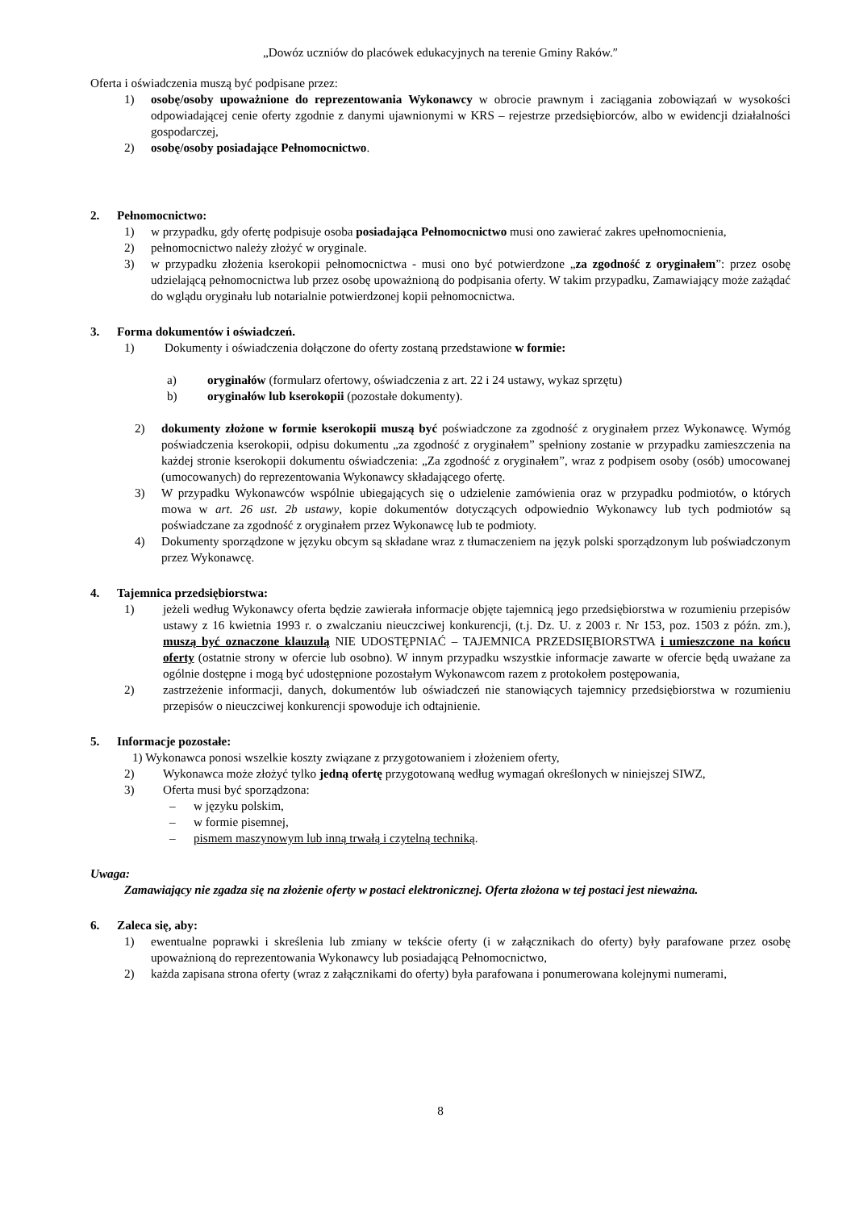„Dowóz uczniów do placówek edukacyjnych na terenie Gminy Raków.″
Oferta i oświadczenia muszą być podpisane przez:
1) osobę/osoby upoważnione do reprezentowania Wykonawcy w obrocie prawnym i zaciągania zobowiązań w wysokości odpowiadającej cenie oferty zgodnie z danymi ujawnionymi w KRS – rejestrze przedsiębiorców, albo w ewidencji działalności gospodarczej,
2) osobę/osoby posiadające Pełnomocnictwo.
2. Pełnomocnictwo:
1) w przypadku, gdy ofertę podpisuje osoba posiadająca Pełnomocnictwo musi ono zawierać zakres upełnomocnienia,
2) pełnomocnictwo należy złożyć w oryginale.
3) w przypadku złożenia kserokopii pełnomocnictwa - musi ono być potwierdzone „za zgodność z oryginałem”: przez osobę udzielającą pełnomocnictwa lub przez osobę upoważnioną do podpisania oferty. W takim przypadku, Zamawiający może zażądać do wglądu oryginału lub notarialnie potwierdzonej kopii pełnomocnictwa.
3. Forma dokumentów i oświadczeń.
1) Dokumenty i oświadczenia dołączone do oferty zostaną przedstawione w formie:
a) oryginałów (formularz ofertowy, oświadczenia z art. 22 i 24 ustawy, wykaz sprzętu)
b) oryginałów lub kserokopii (pozostałe dokumenty).
2) dokumenty złożone w formie kserokopii muszą być poświadczone za zgodność z oryginałem przez Wykonawcę. Wymóg poświadczenia kserokopii, odpisu dokumentu „za zgodność z oryginałem” spełniony zostanie w przypadku zamieszczenia na każdej stronie kserokopii dokumentu oświadczenia: „Za zgodność z oryginałem”, wraz z podpisem osoby (osób) umocowanej (umocowanych) do reprezentowania Wykonawcy składającego ofertę.
3) W przypadku Wykonawców wspólnie ubiegających się o udzielenie zamówienia oraz w przypadku podmiotów, o których mowa w art. 26 ust. 2b ustawy, kopie dokumentów dotyczących odpowiednio Wykonawcy lub tych podmiotów są poświadczane za zgodność z oryginałem przez Wykonawcę lub te podmioty.
4) Dokumenty sporządzone w języku obcym są składane wraz z tłumaczeniem na język polski sporządzonym lub poświadczonym przez Wykonawcę.
4. Tajemnica przedsiębiorstwa:
1) jeżeli według Wykonawcy oferta będzie zawierała informacje objęte tajemnicą jego przedsiębiorstwa w rozumieniu przepisów ustawy z 16 kwietnia 1993 r. o zwalczaniu nieuczciwej konkurencji, (t.j. Dz. U. z 2003 r. Nr 153, poz. 1503 z późn. zm.), muszą być oznaczone klauzulą NIE UDOSTĘPNIAĆ – TAJEMNICA PRZEDSIĘBIORSTWA i umieszczone na końcu oferty (ostatnie strony w ofercie lub osobno). W innym przypadku wszystkie informacje zawarte w ofercie będą uważane za ogólnie dostępne i mogą być udostępnione pozostałym Wykonawcom razem z protokołem postępowania,
2) zastrzeżenie informacji, danych, dokumentów lub oświadczeń nie stanowiących tajemnicy przedsiębiorstwa w rozumieniu przepisów o nieuczciwej konkurencji spowoduje ich odtajnienie.
5. Informacje pozostałe:
1) Wykonawca ponosi wszelkie koszty związane z przygotowaniem i złożeniem oferty,
2) Wykonawca może złożyć tylko jedną ofertę przygotowaną według wymagań określonych w niniejszej SIWZ,
3) Oferta musi być sporządzona:
– w języku polskim,
– w formie pisemnej,
– pismem maszynowym lub inną trwałą i czytelną techniką.
Uwaga:
Zamawiający nie zgadza się na złożenie oferty w postaci elektronicznej. Oferta złożona w tej postaci jest nieważna.
6. Zaleca się, aby:
1) ewentualne poprawki i skreślenia lub zmiany w tekście oferty (i w załącznikach do oferty) były parafowane przez osobę upoważnioną do reprezentowania Wykonawcy lub posiadającą Pełnomocnictwo,
2) każda zapisana strona oferty (wraz z załącznikami do oferty) była parafowana i ponumerowana kolejnymi numerami,
8